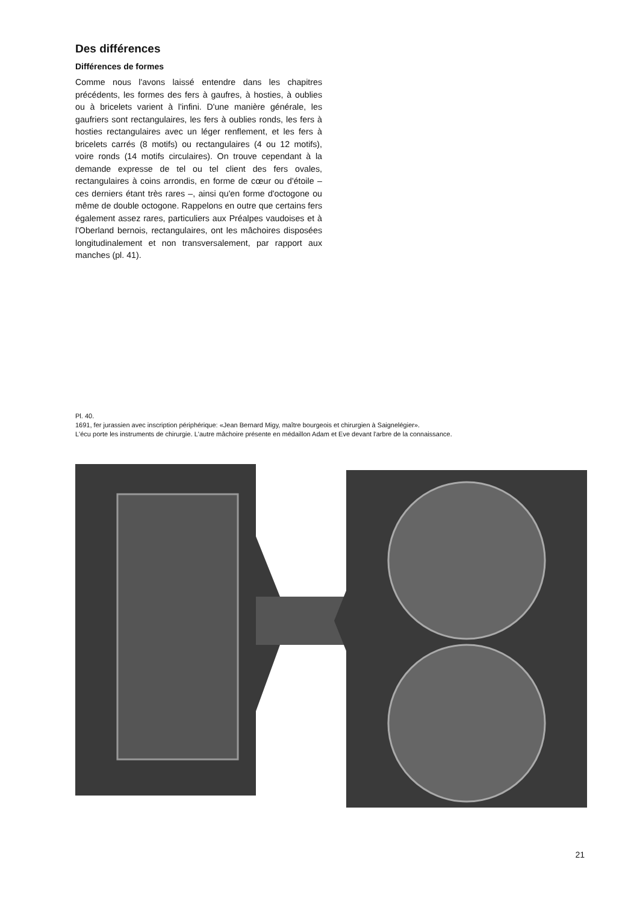Des différences
Différences de formes
Comme nous l'avons laissé entendre dans les chapitres précédents, les formes des fers à gaufres, à hosties, à oublies ou à bricelets varient à l'infini. D'une manière générale, les gaufriers sont rectangulaires, les fers à oublies ronds, les fers à hosties rectangulaires avec un léger renflement, et les fers à bricelets carrés (8 motifs) ou rectangulaires (4 ou 12 motifs), voire ronds (14 motifs circulaires). On trouve cependant à la demande expresse de tel ou tel client des fers ovales, rectangulaires à coins arrondis, en forme de cœur ou d'étoile – ces derniers étant très rares –, ainsi qu'en forme d'octogone ou même de double octogone. Rappelons en outre que certains fers également assez rares, particuliers aux Préalpes vaudoises et à l'Oberland bernois, rectangulaires, ont les mâchoires disposées longitudinalement et non transversalement, par rapport aux manches (pl. 41).
Pl. 40.
1691, fer jurassien avec inscription périphérique: «Jean Bernard Migy, maître bourgeois et chirurgien à Saignelégier».
L'écu porte les instruments de chirurgie. L'autre mâchoire présente en médaillon Adam et Eve devant l'arbre de la connaissance.
21